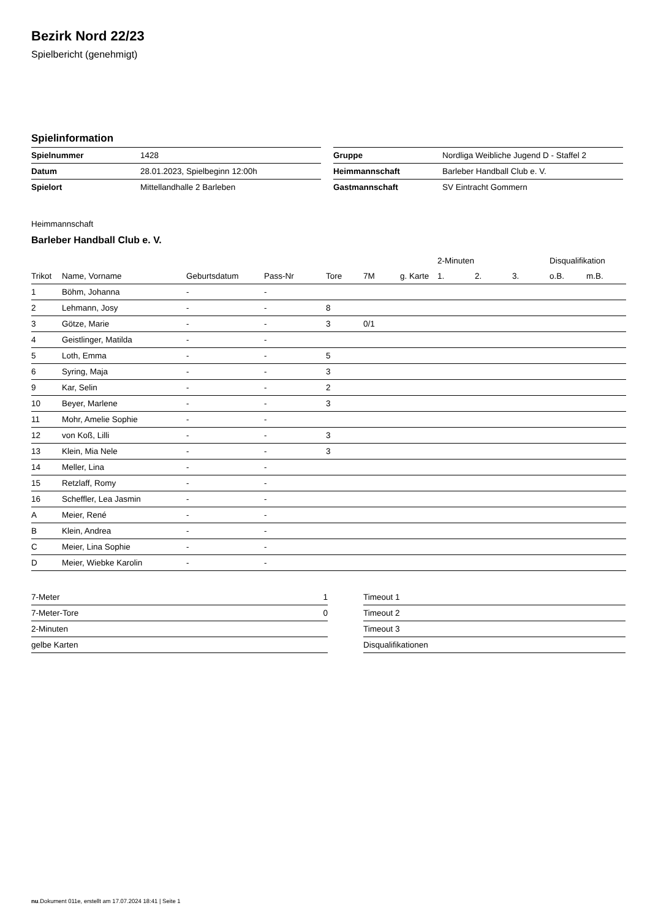Bezirk Nord 22/23
Spielbericht (genehmigt)
Spielinformation
| Spielnummer | 1428 |
| Datum | 28.01.2023, Spielbeginn 12:00h |
| Spielort | Mittellandhalle 2 Barleben |
| Gruppe | Nordliga Weibliche Jugend D - Staffel 2 |
| Heimmannschaft | Barleber Handball Club e. V. |
| Gastmannschaft | SV Eintracht Gommern |
Heimmannschaft
Barleber Handball Club e. V.
| | | | | | | | 2-Minuten | | | Disqualifikation | |
| --- | --- | --- | --- | --- | --- | --- | --- | --- | --- | --- | --- |
| Trikot | Name, Vorname | Geburtsdatum | Pass-Nr | Tore | 7M | g. Karte | 1. | 2. | 3. | o.B. | m.B. |
| 1 | Böhm, Johanna | - | - | | | | | | | | |
| 2 | Lehmann, Josy | - | - | 8 | | | | | | | |
| 3 | Götze, Marie | - | - | 3 | 0/1 | | | | | | |
| 4 | Geistlinger, Matilda | - | - | | | | | | | | |
| 5 | Loth, Emma | - | - | 5 | | | | | | | |
| 6 | Syring, Maja | - | - | 3 | | | | | | | |
| 9 | Kar, Selin | - | - | 2 | | | | | | | |
| 10 | Beyer, Marlene | - | - | 3 | | | | | | | |
| 11 | Mohr, Amelie Sophie | - | - | | | | | | | | |
| 12 | von Koß, Lilli | - | - | 3 | | | | | | | |
| 13 | Klein, Mia Nele | - | - | 3 | | | | | | | |
| 14 | Meller, Lina | - | - | | | | | | | | |
| 15 | Retzlaff, Romy | - | - | | | | | | | | |
| 16 | Scheffler, Lea Jasmin | - | - | | | | | | | | |
| A | Meier, René | - | - | | | | | | | | |
| B | Klein, Andrea | - | - | | | | | | | | |
| C | Meier, Lina Sophie | - | - | | | | | | | | |
| D | Meier, Wiebke Karolin | - | - | | | | | | | | |
| 7-Meter | 1 |
| 7-Meter-Tore | 0 |
| 2-Minuten | |
| gelbe Karten | |
| Timeout 1 |
| Timeout 2 |
| Timeout 3 |
| Disqualifikationen |
nu.Dokument 011e, erstellt am 17.07.2024 18:41 | Seite 1